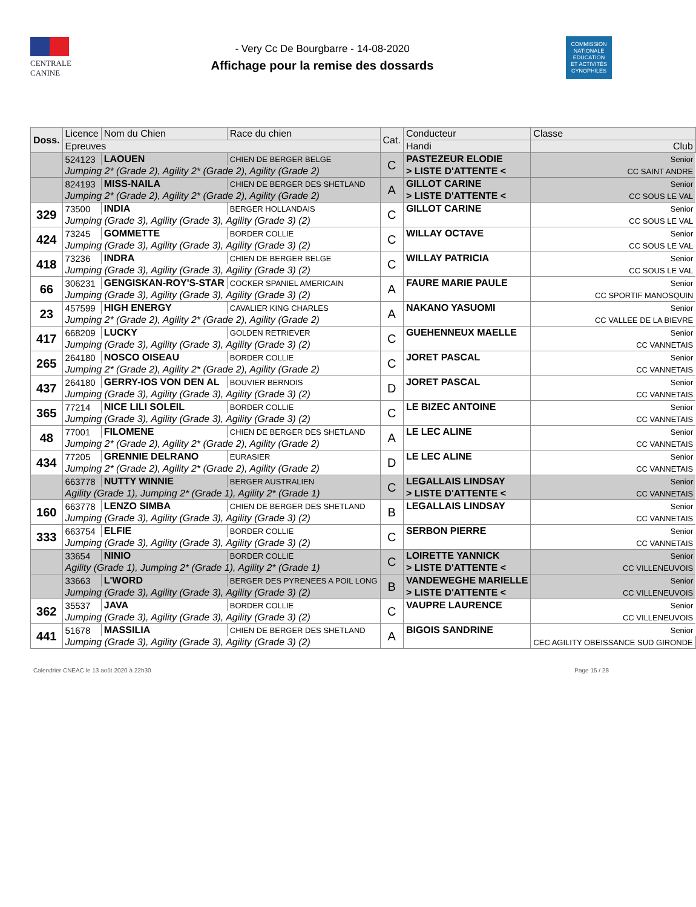CENTRALE
CANINE
- Very Cc De Bourgbarre - 14-08-2020
Affichage pour la remise des dossards
COMMISSION
NATIONALE
EDUCATION
ET ACTIVITÉS
CYNOPHILES
| Doss. | Licence | Nom du Chien | Race du chien | Cat. | Conducteur | Classe |
| --- | --- | --- | --- | --- | --- | --- |
| | Epreuves | | | | Handi | Club |
| | 524123 | LAOUEN | CHIEN DE BERGER BELGE | C | PASTEZEUR ELODIE | Senior |
| | Jumping 2* (Grade 2), Agility 2* (Grade 2), Agility (Grade 2) | | | | > LISTE D'ATTENTE < | CC SAINT ANDRE |
| | 824193 | MISS-NAILA | CHIEN DE BERGER DES SHETLAND | A | GILLOT CARINE | Senior |
| | Jumping 2* (Grade 2), Agility 2* (Grade 2), Agility (Grade 2) | | | | > LISTE D'ATTENTE < | CC SOUS LE VAL |
| 329 | 73500 | INDIA | BERGER HOLLANDAIS | C | GILLOT CARINE | Senior |
| | Jumping (Grade 3), Agility (Grade 3), Agility (Grade 3) (2) | | | | | CC SOUS LE VAL |
| 424 | 73245 | GOMMETTE | BORDER COLLIE | C | WILLAY OCTAVE | Senior |
| | Jumping (Grade 3), Agility (Grade 3), Agility (Grade 3) (2) | | | | | CC SOUS LE VAL |
| 418 | 73236 | INDRA | CHIEN DE BERGER BELGE | C | WILLAY PATRICIA | Senior |
| | Jumping (Grade 3), Agility (Grade 3), Agility (Grade 3) (2) | | | | | CC SOUS LE VAL |
| 66 | 306231 | GENGISKAN-ROY'S-STAR | COCKER SPANIEL AMERICAIN | A | FAURE MARIE PAULE | Senior |
| | Jumping (Grade 3), Agility (Grade 3), Agility (Grade 3) (2) | | | | | CC SPORTIF MANOSQUIN |
| 23 | 457599 | HIGH ENERGY | CAVALIER KING CHARLES | A | NAKANO YASUOMI | Senior |
| | Jumping 2* (Grade 2), Agility 2* (Grade 2), Agility (Grade 2) | | | | | CC VALLEE DE LA BIEVRE |
| 417 | 668209 | LUCKY | GOLDEN RETRIEVER | C | GUEHENNEUX MAELLE | Senior |
| | Jumping (Grade 3), Agility (Grade 3), Agility (Grade 3) (2) | | | | | CC VANNETAIS |
| 265 | 264180 | NOSCO OISEAU | BORDER COLLIE | C | JORET PASCAL | Senior |
| | Jumping 2* (Grade 2), Agility 2* (Grade 2), Agility (Grade 2) | | | | | CC VANNETAIS |
| 437 | 264180 | GERRY-IOS VON DEN AL | BOUVIER BERNOIS | D | JORET PASCAL | Senior |
| | Jumping (Grade 3), Agility (Grade 3), Agility (Grade 3) (2) | | | | | CC VANNETAIS |
| 365 | 77214 | NICE LILI SOLEIL | BORDER COLLIE | C | LE BIZEC ANTOINE | Senior |
| | Jumping (Grade 3), Agility (Grade 3), Agility (Grade 3) (2) | | | | | CC VANNETAIS |
| 48 | 77001 | FILOMENE | CHIEN DE BERGER DES SHETLAND | A | LE LEC ALINE | Senior |
| | Jumping 2* (Grade 2), Agility 2* (Grade 2), Agility (Grade 2) | | | | | CC VANNETAIS |
| 434 | 77205 | GRENNIE DELRANO | EURASIER | D | LE LEC ALINE | Senior |
| | Jumping 2* (Grade 2), Agility 2* (Grade 2), Agility (Grade 2) | | | | | CC VANNETAIS |
| | 663778 | NUTTY WINNIE | BERGER AUSTRALIEN | C | LEGALLAIS LINDSAY | Senior |
| | Agility (Grade 1), Jumping 2* (Grade 1), Agility 2* (Grade 1) | | | | > LISTE D'ATTENTE < | CC VANNETAIS |
| 160 | 663778 | LENZO SIMBA | CHIEN DE BERGER DES SHETLAND | B | LEGALLAIS LINDSAY | Senior |
| | Jumping (Grade 3), Agility (Grade 3), Agility (Grade 3) (2) | | | | | CC VANNETAIS |
| 333 | 663754 | ELFIE | BORDER COLLIE | C | SERBON PIERRE | Senior |
| | Jumping (Grade 3), Agility (Grade 3), Agility (Grade 3) (2) | | | | | CC VANNETAIS |
| | 33654 | NINIO | BORDER COLLIE | C | LOIRETTE YANNICK | Senior |
| | Agility (Grade 1), Jumping 2* (Grade 1), Agility 2* (Grade 1) | | | | > LISTE D'ATTENTE < | CC VILLENEUVOIS |
| | 33663 | L'WORD | BERGER DES PYRENEES A POIL LONG | B | VANDEWEGHE MARIELLE | Senior |
| | Jumping (Grade 3), Agility (Grade 3), Agility (Grade 3) (2) | | | | > LISTE D'ATTENTE < | CC VILLENEUVOIS |
| 362 | 35537 | JAVA | BORDER COLLIE | C | VAUPRE LAURENCE | Senior |
| | Jumping (Grade 3), Agility (Grade 3), Agility (Grade 3) (2) | | | | | CC VILLENEUVOIS |
| 441 | 51678 | MASSILIA | CHIEN DE BERGER DES SHETLAND | A | BIGOIS SANDRINE | Senior |
| | Jumping (Grade 3), Agility (Grade 3), Agility (Grade 3) (2) | | | | | CEC AGILITY OBEISSANCE SUD GIRONDE |
Calendrier CNEAC le 13 août 2020 à 22h30 Page 15 / 28